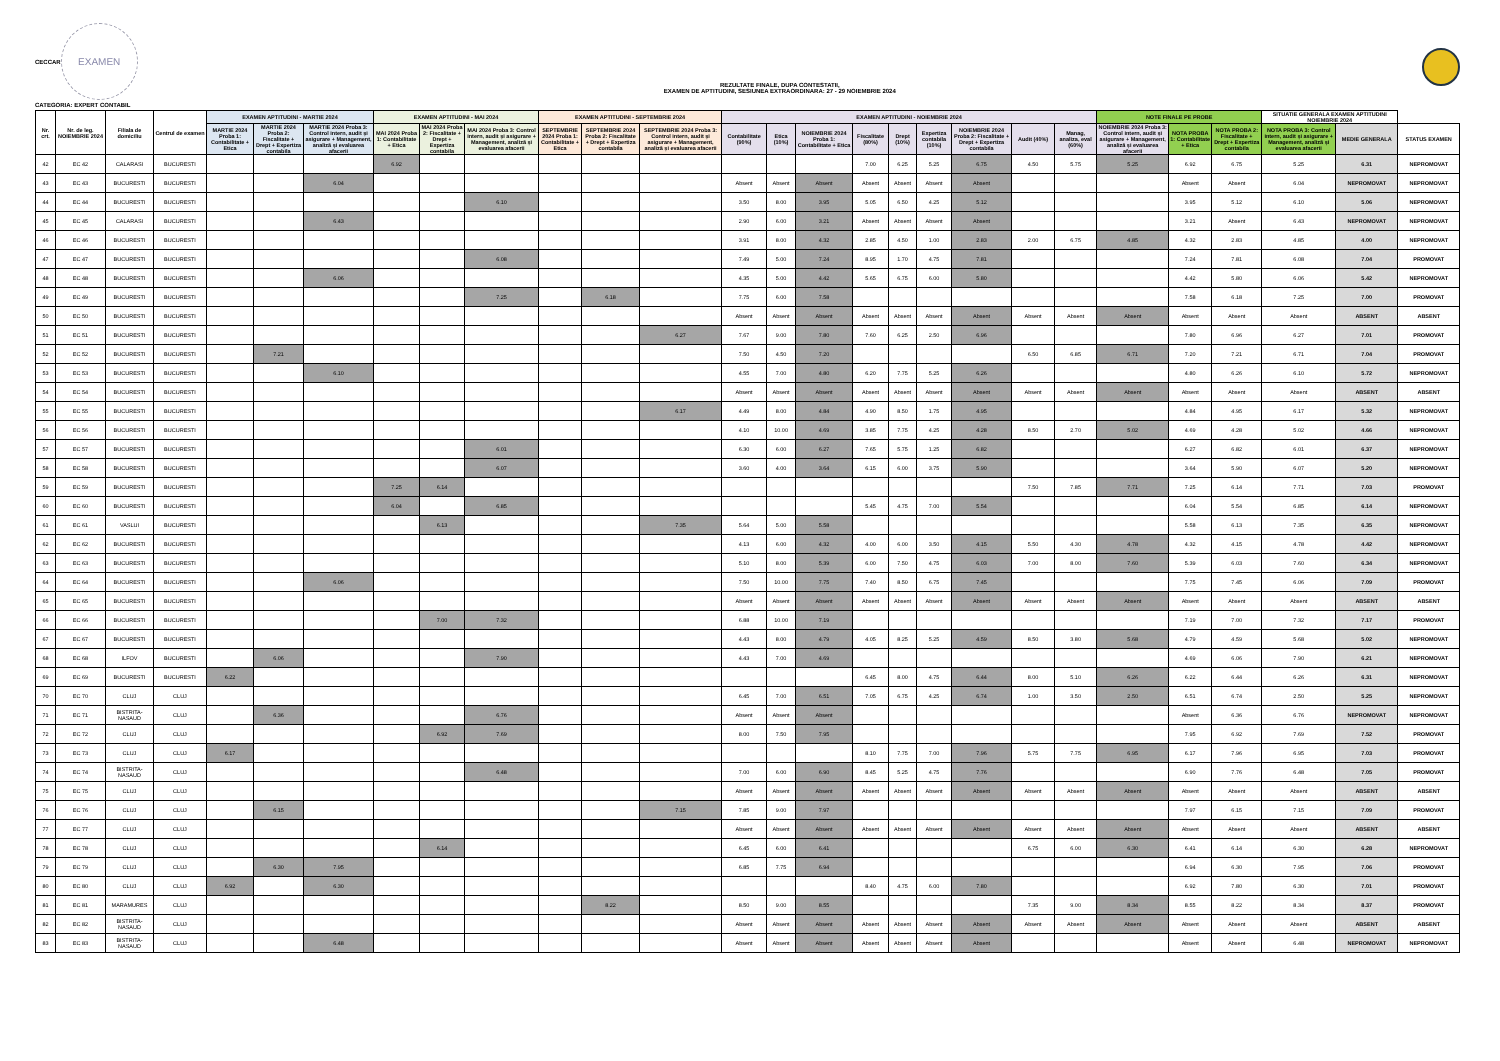CECCAR
EXAMEN
REZULTATE FINALE, DUPA CONTESTATII,
EXAMEN DE APTITUDINI, SESIUNEA EXTRAORDINARA: 27 - 29 NOIEMBRIE 2024
CATEGORIA: EXPERT CONTABIL
| Nr. crt. | Nr. de leg. NOIEMBRIE 2024 | Filiala de domiciliu | Centrul de examen | EXAMEN APTITUDINI - MARTIE 2024 | | | EXAMEN APTITUDINI - MAI 2024 | | | EXAMEN APTITUDINI - SEPTEMBRIE 2024 | | | EXAMEN APTITUDINI - NOIEMBRIE 2024 | | | | | | | | | NOTE FINALE PE PROBE | | | SITUATIE GENERALA EXAMEN APTITUDINI NOIEMBRIE 2024 | | |
| --- | --- | --- | --- | --- | --- | --- | --- | --- | --- | --- | --- | --- | --- | --- | --- | --- | --- | --- | --- | --- | --- | --- | --- | --- | --- | --- | --- |
| | | | | MARTIE 2024 Proba 1: Contabilitate + Etica | MARTIE 2024 Proba 2: Fiscalitate + Drept + Expertiza contabila | MARTIE 2024 Proba 3: Control intern, audit și asigurare + Management, analiză și evaluarea afacerii | MAI 2024 Proba 1: Contabilitate + Etica | MAI 2024 Proba 2: Fiscalitate + Drept + Expertiza contabila | MAI 2024 Proba 3: Control intern, audit și asigurare + Management, analiză și evaluarea afacerii | SEPTEMBRIE 2024 Proba 1: Contabilitate + Etica | SEPTEMBRIE 2024 Proba 2: Fiscalitate + Drept + Expertiza contabila | SEPTEMBRIE 2024 Proba 3: Control intern, audit și asigurare + Management, analiză și evaluarea afacerii | Contabilitate (90%) | Etica (10%) | NOIEMBRIE 2024 Proba 1: Contabilitate + Etica | Fiscalitate (80%) | Drept (10%) | Expertiza contabila (10%) | NOIEMBRIE 2024 Proba 2: Fiscalitate + Drept + Expertiza contabila | Audit (40%) | Manag, analiza, eval (60%) | NOIEMBRIE 2024 Proba 3: Control intern, audit și asigurare + Management, analiză și evaluarea afacerii | NOTA PROBA 1: Contabilitate + Etica | NOTA PROBA 2: Fiscalitate + Drept + Expertiza contabila | NOTA PROBA 3: Control intern, audit și asigurare + Management, analiză și evaluarea afacerii | MEDIE GENERALA | STATUS EXAMEN |
| 42 | EC 42 | CALARASI | BUCURESTI | | | | 6.92 | | | | | | | | | 7.00 | 6.25 | 5.25 | 6.75 | 4.50 | 5.75 | 5.25 | 6.92 | 6.75 | 5.25 | 6.31 | NEPROMOVAT |
| 43 | EC 43 | BUCURESTI | BUCURESTI | | | 6.04 | | | | | | | Absent | Absent | Absent | Absent | Absent | Absent | Absent | | | | Absent | Absent | 6.04 | NEPROMOVAT | NEPROMOVAT |
| 44 | EC 44 | BUCURESTI | BUCURESTI | | | | | | 6.10 | | | | 3.50 | 8.00 | 3.95 | 5.05 | 6.50 | 4.25 | 5.12 | | | | 3.95 | 5.12 | 6.10 | 5.06 | NEPROMOVAT |
| 45 | EC 45 | CALARASI | BUCURESTI | | | 6.43 | | | | | | | 2.90 | 6.00 | 3.21 | Absent | Absent | Absent | Absent | | | | 3.21 | Absent | 6.43 | NEPROMOVAT | NEPROMOVAT |
| 46 | EC 46 | BUCURESTI | BUCURESTI | | | | | | | | | | 3.91 | 8.00 | 4.32 | 2.85 | 4.50 | 1.00 | 2.83 | 2.00 | 6.75 | 4.85 | 4.32 | 2.83 | 4.85 | 4.00 | NEPROMOVAT |
| 47 | EC 47 | BUCURESTI | BUCURESTI | | | | | | 6.08 | | | | 7.49 | 5.00 | 7.24 | 8.95 | 1.70 | 4.75 | 7.81 | | | | 7.24 | 7.81 | 6.08 | 7.04 | PROMOVAT |
| 48 | EC 48 | BUCURESTI | BUCURESTI | | | 6.06 | | | | | | | 4.35 | 5.00 | 4.42 | 5.65 | 6.75 | 6.00 | 5.80 | | | | 4.42 | 5.80 | 6.06 | 5.42 | NEPROMOVAT |
| 49 | EC 49 | BUCURESTI | BUCURESTI | | | | | | 7.25 | | 6.18 | | 7.75 | 6.00 | 7.58 | | | | | | | | 7.58 | 6.18 | 7.25 | 7.00 | PROMOVAT |
| 50 | EC 50 | BUCURESTI | BUCURESTI | | | | | | | | | | Absent | Absent | Absent | Absent | Absent | Absent | Absent | Absent | Absent | Absent | Absent | Absent | Absent | ABSENT | ABSENT |
| 51 | EC 51 | BUCURESTI | BUCURESTI | | | | | | | | | 6.27 | 7.67 | 9.00 | 7.80 | 7.60 | 6.25 | 2.50 | 6.96 | | | | 7.80 | 6.96 | 6.27 | 7.01 | PROMOVAT |
| 52 | EC 52 | BUCURESTI | BUCURESTI | | 7.21 | | | | | | | | 7.50 | 4.50 | 7.20 | | | | | 6.50 | 6.85 | 6.71 | 7.20 | 7.21 | 6.71 | 7.04 | PROMOVAT |
| 53 | EC 53 | BUCURESTI | BUCURESTI | | | 6.10 | | | | | | | 4.55 | 7.00 | 4.80 | 6.20 | 7.75 | 5.25 | 6.26 | | | | 4.80 | 6.26 | 6.10 | 5.72 | NEPROMOVAT |
| 54 | EC 54 | BUCURESTI | BUCURESTI | | | | | | | | | | Absent | Absent | Absent | Absent | Absent | Absent | Absent | Absent | Absent | Absent | Absent | Absent | Absent | ABSENT | ABSENT |
| 55 | EC 55 | BUCURESTI | BUCURESTI | | | | | | | | | 6.17 | 4.49 | 8.00 | 4.84 | 4.90 | 8.50 | 1.75 | 4.95 | | | | 4.84 | 4.95 | 6.17 | 5.32 | NEPROMOVAT |
| 56 | EC 56 | BUCURESTI | BUCURESTI | | | | | | | | | | 4.10 | 10.00 | 4.69 | 3.85 | 7.75 | 4.25 | 4.28 | 8.50 | 2.70 | 5.02 | 4.69 | 4.28 | 5.02 | 4.66 | NEPROMOVAT |
| 57 | EC 57 | BUCURESTI | BUCURESTI | | | | | | 6.01 | | | | 6.30 | 6.00 | 6.27 | 7.65 | 5.75 | 1.25 | 6.82 | | | | 6.27 | 6.82 | 6.01 | 6.37 | NEPROMOVAT |
| 58 | EC 58 | BUCURESTI | BUCURESTI | | | | | | 6.07 | | | | 3.60 | 4.00 | 3.64 | 6.15 | 6.00 | 3.75 | 5.90 | | | | 3.64 | 5.90 | 6.07 | 5.20 | NEPROMOVAT |
| 59 | EC 59 | BUCURESTI | BUCURESTI | | | | 7.25 | 6.14 | | | | | | | | | | | | 7.50 | 7.85 | 7.71 | 7.25 | 6.14 | 7.71 | 7.03 | PROMOVAT |
| 60 | EC 60 | BUCURESTI | BUCURESTI | | | | 6.04 | | 6.85 | | | | | | | 5.45 | 4.75 | 7.00 | 5.54 | | | | 6.04 | 5.54 | 6.85 | 6.14 | NEPROMOVAT |
| 61 | EC 61 | VASLUI | BUCURESTI | | | | | 6.13 | | | | 7.35 | 5.64 | 5.00 | 5.58 | | | | | | | | 5.58 | 6.13 | 7.35 | 6.35 | NEPROMOVAT |
| 62 | EC 62 | BUCURESTI | BUCURESTI | | | | | | | | | | 4.13 | 6.00 | 4.32 | 4.00 | 6.00 | 3.50 | 4.15 | 5.50 | 4.30 | 4.78 | 4.32 | 4.15 | 4.78 | 4.42 | NEPROMOVAT |
| 63 | EC 63 | BUCURESTI | BUCURESTI | | | | | | | | | | 5.10 | 8.00 | 5.39 | 6.00 | 7.50 | 4.75 | 6.03 | 7.00 | 8.00 | 7.60 | 5.39 | 6.03 | 7.60 | 6.34 | NEPROMOVAT |
| 64 | EC 64 | BUCURESTI | BUCURESTI | | | 6.06 | | | | | | | 7.50 | 10.00 | 7.75 | 7.40 | 8.50 | 6.75 | 7.45 | | | | 7.75 | 7.45 | 6.06 | 7.09 | PROMOVAT |
| 65 | EC 65 | BUCURESTI | BUCURESTI | | | | | | | | | | Absent | Absent | Absent | Absent | Absent | Absent | Absent | Absent | Absent | Absent | Absent | Absent | Absent | ABSENT | ABSENT |
| 66 | EC 66 | BUCURESTI | BUCURESTI | | | | | 7.00 | 7.32 | | | | 6.88 | 10.00 | 7.19 | | | | | | | | 7.19 | 7.00 | 7.32 | 7.17 | PROMOVAT |
| 67 | EC 67 | BUCURESTI | BUCURESTI | | | | | | | | | | 4.43 | 8.00 | 4.79 | 4.05 | 8.25 | 5.25 | 4.59 | 8.50 | 3.80 | 5.68 | 4.79 | 4.59 | 5.68 | 5.02 | NEPROMOVAT |
| 68 | EC 68 | ILFOV | BUCURESTI | | 6.06 | | | | 7.90 | | | | 4.43 | 7.00 | 4.69 | | | | | | | | 4.69 | 6.06 | 7.90 | 6.21 | NEPROMOVAT |
| 69 | EC 69 | BUCURESTI | BUCURESTI | 6.22 | | | | | | | | | | | | 6.45 | 8.00 | 4.75 | 6.44 | 8.00 | 5.10 | 6.26 | 6.22 | 6.44 | 6.26 | 6.31 | NEPROMOVAT |
| 70 | EC 70 | CLUJ | CLUJ | | | | | | | | | | 6.45 | 7.00 | 6.51 | 7.05 | 6.75 | 4.25 | 6.74 | 1.00 | 3.50 | 2.50 | 6.51 | 6.74 | 2.50 | 5.25 | NEPROMOVAT |
| 71 | EC 71 | BISTRITA-NASAUD | CLUJ | | 6.36 | | | | 6.76 | | | | Absent | Absent | Absent | | | | | | | | Absent | 6.36 | 6.76 | NEPROMOVAT | NEPROMOVAT |
| 72 | EC 72 | CLUJ | CLUJ | | | | | 6.92 | 7.69 | | | | 8.00 | 7.50 | 7.95 | | | | | | | | 7.95 | 6.92 | 7.69 | 7.52 | PROMOVAT |
| 73 | EC 73 | CLUJ | CLUJ | 6.17 | | | | | | | | | | | | 8.10 | 7.75 | 7.00 | 7.96 | 5.75 | 7.75 | 6.95 | 6.17 | 7.96 | 6.95 | 7.03 | PROMOVAT |
| 74 | EC 74 | BISTRITA-NASAUD | CLUJ | | | | | | 6.48 | | | | 7.00 | 6.00 | 6.90 | 8.45 | 5.25 | 4.75 | 7.76 | | | | 6.90 | 7.76 | 6.48 | 7.05 | PROMOVAT |
| 75 | EC 75 | CLUJ | CLUJ | | | | | | | | | | Absent | Absent | Absent | Absent | Absent | Absent | Absent | Absent | Absent | Absent | Absent | Absent | Absent | ABSENT | ABSENT |
| 76 | EC 76 | CLUJ | CLUJ | | 6.15 | | | | | | | 7.15 | 7.85 | 9.00 | 7.97 | | | | | | | | 7.97 | 6.15 | 7.15 | 7.09 | PROMOVAT |
| 77 | EC 77 | CLUJ | CLUJ | | | | | | | | | | Absent | Absent | Absent | Absent | Absent | Absent | Absent | Absent | Absent | Absent | Absent | Absent | Absent | ABSENT | ABSENT |
| 78 | EC 78 | CLUJ | CLUJ | | | | | 6.14 | | | | | 6.45 | 6.00 | 6.41 | | | | | 6.75 | 6.00 | 6.30 | 6.41 | 6.14 | 6.30 | 6.28 | NEPROMOVAT |
| 79 | EC 79 | CLUJ | CLUJ | | 6.30 | 7.95 | | | | | | | 6.85 | 7.75 | 6.94 | | | | | | | | 6.94 | 6.30 | 7.95 | 7.06 | PROMOVAT |
| 80 | EC 80 | CLUJ | CLUJ | 6.92 | | 6.30 | | | | | | | | | | 8.40 | 4.75 | 6.00 | 7.80 | | | | 6.92 | 7.80 | 6.30 | 7.01 | PROMOVAT |
| 81 | EC 81 | MARAMURES | CLUJ | | | | | | | | 8.22 | | 8.50 | 9.00 | 8.55 | | | | | 7.35 | 9.00 | 8.34 | 8.55 | 8.22 | 8.34 | 8.37 | PROMOVAT |
| 82 | EC 82 | BISTRITA-NASAUD | CLUJ | | | | | | | | | | Absent | Absent | Absent | Absent | Absent | Absent | Absent | Absent | Absent | Absent | Absent | Absent | Absent | ABSENT | ABSENT |
| 83 | EC 83 | BISTRITA-NASAUD | CLUJ | | | 6.48 | | | | | | | Absent | Absent | Absent | Absent | Absent | Absent | Absent | | | | Absent | Absent | 6.48 | NEPROMOVAT | NEPROMOVAT |